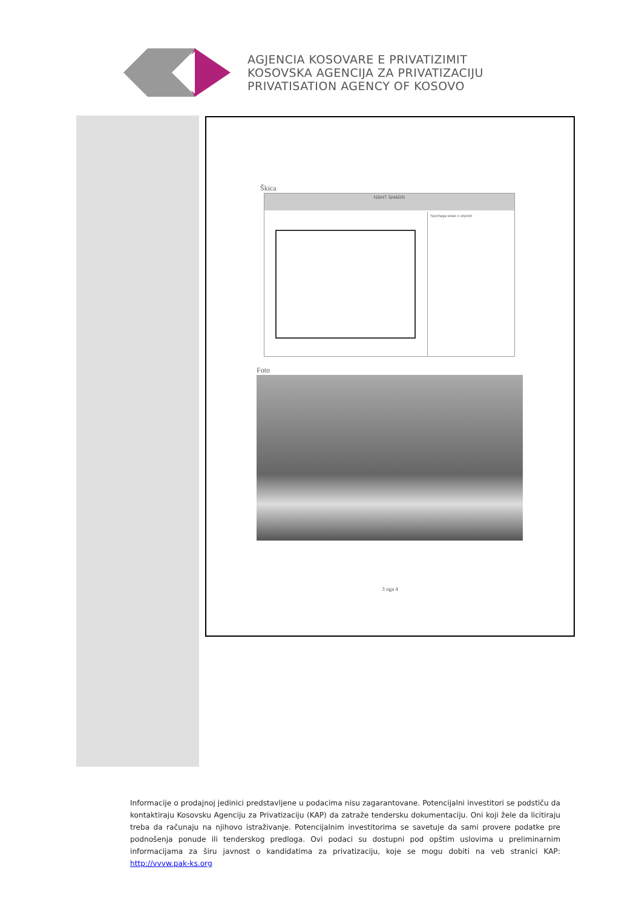AGJENCIA KOSOVARE E PRIVATIZIMIT
KOSOVSKA AGENCIJA ZA PRIVATIZACIJU
PRIVATISATION AGENCY OF KOSOVO
Škica
NSHT SHARR
Sipërfaqja totale e objektit
Foto
3 nga 4
Informacije o prodajnoj jedinici predstavljene u podacima nisu zagarantovane. Potencijalni investitori se podstiču da kontaktiraju Kosovsku Agenciju za Privatizaciju (KAP) da zatraže tendersku dokumentaciju. Oni koji žele da licitiraju treba da računaju na njihovo istraživanje. Potencijalnim investitorima se savetuje da sami provere podatke pre podnošenja ponude ili tenderskog predloga. Ovi podaci su dostupni pod opštim uslovima u preliminarnim informacijama za širu javnost o kandidatima za privatizaciju, koje se mogu dobiti na veb stranici KAP: http://vvvw.pak-ks.org